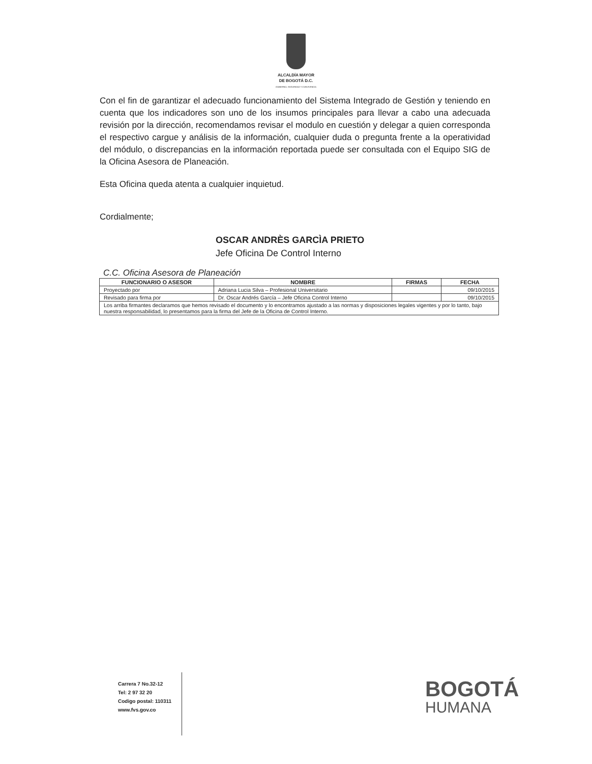ALCALDÍA MAYOR
DE BOGOTÁ D.C.
GOBIERNO, SEGURIDAD Y CONVIVENCIA
Con el fin de garantizar el adecuado funcionamiento del Sistema Integrado de Gestión y teniendo en cuenta que los indicadores son uno de los insumos principales para llevar a cabo una adecuada revisión por la dirección, recomendamos revisar el modulo en cuestión y delegar a quien corresponda el respectivo cargue y análisis de la información, cualquier duda o pregunta frente a la operatividad del módulo, o discrepancias en la información reportada puede ser consultada con el Equipo SIG de la Oficina Asesora de Planeación.
Esta Oficina queda atenta a cualquier inquietud.
Cordialmente;
OSCAR ANDRÈS GARCÌA PRIETO
Jefe Oficina De Control Interno
C.C. Oficina Asesora de Planeación
| FUNCIONARIO O ASESOR | NOMBRE | FIRMAS | FECHA |
| --- | --- | --- | --- |
| Proyectado por | Adriana Lucia Silva – Profesional Universitario | | 09/10/2015 |
| Revisado para firma por | Dr. Oscar Andrés García – Jefe Oficina Control Interno | | 09/10/2015 |
| Los arriba firmantes declaramos que hemos revisado el documento y lo encontramos ajustado a las normas y disposiciones legales vigentes y por lo tanto, bajo nuestra responsabilidad, lo presentamos para la firma del Jefe de la Oficina de Control Interno. | | | |
Carrera 7 No.32-12
Tel: 2 97 32 20
Codigo postal: 110311
www.fvs.gov.co
BOGOTÁ
HUMANA